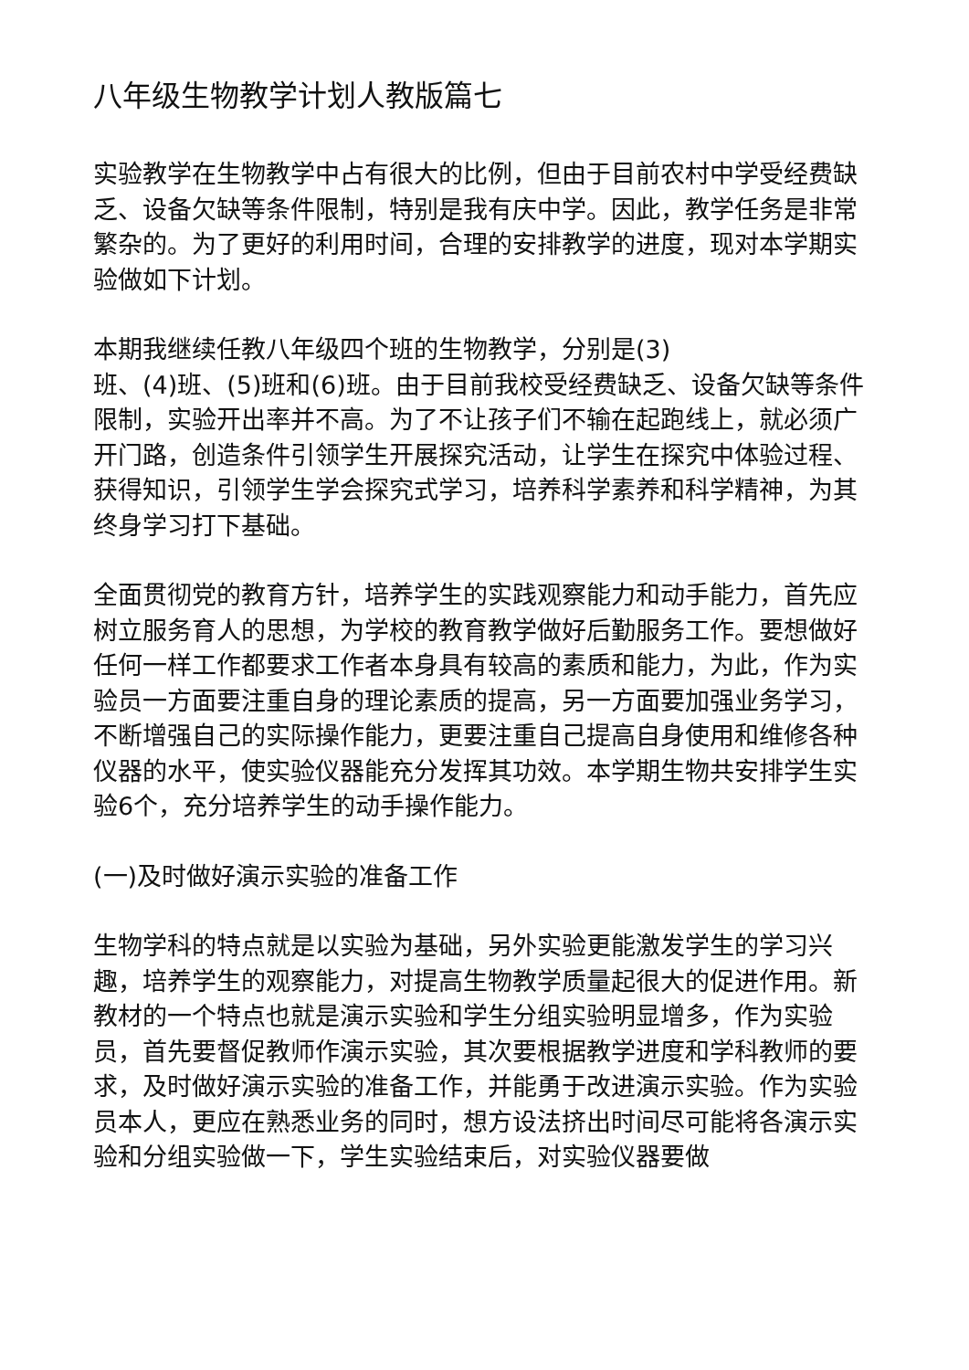八年级生物教学计划人教版篇七
实验教学在生物教学中占有很大的比例，但由于目前农村中学受经费缺乏、设备欠缺等条件限制，特别是我有庆中学。因此，教学任务是非常繁杂的。为了更好的利用时间，合理的安排教学的进度，现对本学期实验做如下计划。
本期我继续任教八年级四个班的生物教学，分别是(3)
班、(4)班、(5)班和(6)班。由于目前我校受经费缺乏、设备欠缺等条件限制，实验开出率并不高。为了不让孩子们不输在起跑线上，就必须广开门路，创造条件引领学生开展探究活动，让学生在探究中体验过程、获得知识，引领学生学会探究式学习，培养科学素养和科学精神，为其终身学习打下基础。
全面贯彻党的教育方针，培养学生的实践观察能力和动手能力，首先应树立服务育人的思想，为学校的教育教学做好后勤服务工作。要想做好任何一样工作都要求工作者本身具有较高的素质和能力，为此，作为实验员一方面要注重自身的理论素质的提高，另一方面要加强业务学习，不断增强自己的实际操作能力，更要注重自己提高自身使用和维修各种仪器的水平，使实验仪器能充分发挥其功效。本学期生物共安排学生实验6个，充分培养学生的动手操作能力。
(一)及时做好演示实验的准备工作
生物学科的特点就是以实验为基础，另外实验更能激发学生的学习兴趣，培养学生的观察能力，对提高生物教学质量起很大的促进作用。新教材的一个特点也就是演示实验和学生分组实验明显增多，作为实验员，首先要督促教师作演示实验，其次要根据教学进度和学科教师的要求，及时做好演示实验的准备工作，并能勇于改进演示实验。作为实验员本人，更应在熟悉业务的同时，想方设法挤出时间尽可能将各演示实验和分组实验做一下，学生实验结束后，对实验仪器要做